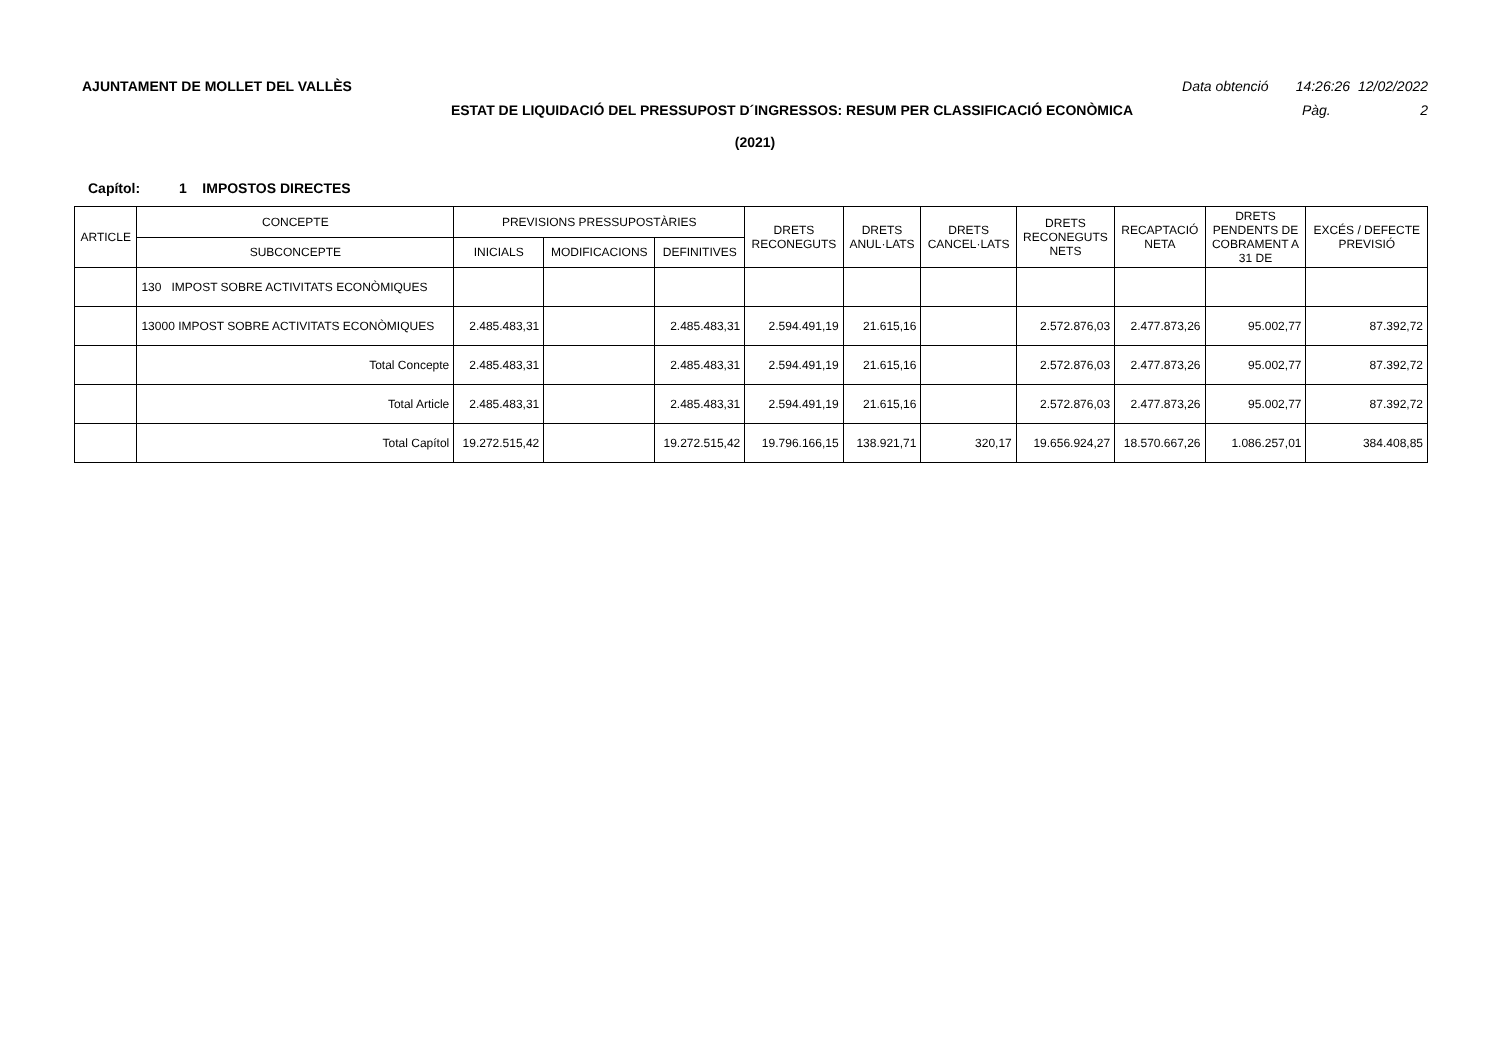AJUNTAMENT DE MOLLET DEL VALLÈS Data obtenció 14:26:26 12/02/2022
ESTAT DE LIQUIDACIÓ DEL PRESSUPOST D´INGRESSOS: RESUM PER CLASSIFICACIÓ ECONÒMICA Pàg. 2
(2021)
Capítol: 1 IMPOSTOS DIRECTES
| ARTICLE | CONCEPTE | PREVISIONS PRESSUPOSTÀRIES | | | DRETS RECONEGUTS | DRETS ANUL·LATS | DRETS CANCEL·LATS | DRETS RECONEGUTS NETS | RECAPTACIÓ NETA | DRETS PENDENTS DE COBRAMENT A 31 DE | EXCÉS / DEFECTE PREVISIÓ |
| --- | --- | --- | --- | --- | --- | --- | --- | --- | --- | --- | --- |
| | SUBCONCEPTE | INICIALS | MODIFICACIONS | DEFINITIVES | | | | | | | |
| | 130 IMPOST SOBRE ACTIVITATS ECONÒMIQUES | | | | | | | | | | |
| | 13000 IMPOST SOBRE ACTIVITATS ECONÒMIQUES | 2.485.483,31 | | 2.485.483,31 | 2.594.491,19 | 21.615,16 | | 2.572.876,03 | 2.477.873,26 | 95.002,77 | 87.392,72 |
| | Total Concepte | 2.485.483,31 | | 2.485.483,31 | 2.594.491,19 | 21.615,16 | | 2.572.876,03 | 2.477.873,26 | 95.002,77 | 87.392,72 |
| | Total Article | 2.485.483,31 | | 2.485.483,31 | 2.594.491,19 | 21.615,16 | | 2.572.876,03 | 2.477.873,26 | 95.002,77 | 87.392,72 |
| | Total Capítol | 19.272.515,42 | | 19.272.515,42 | 19.796.166,15 | 138.921,71 | 320,17 | 19.656.924,27 | 18.570.667,26 | 1.086.257,01 | 384.408,85 |